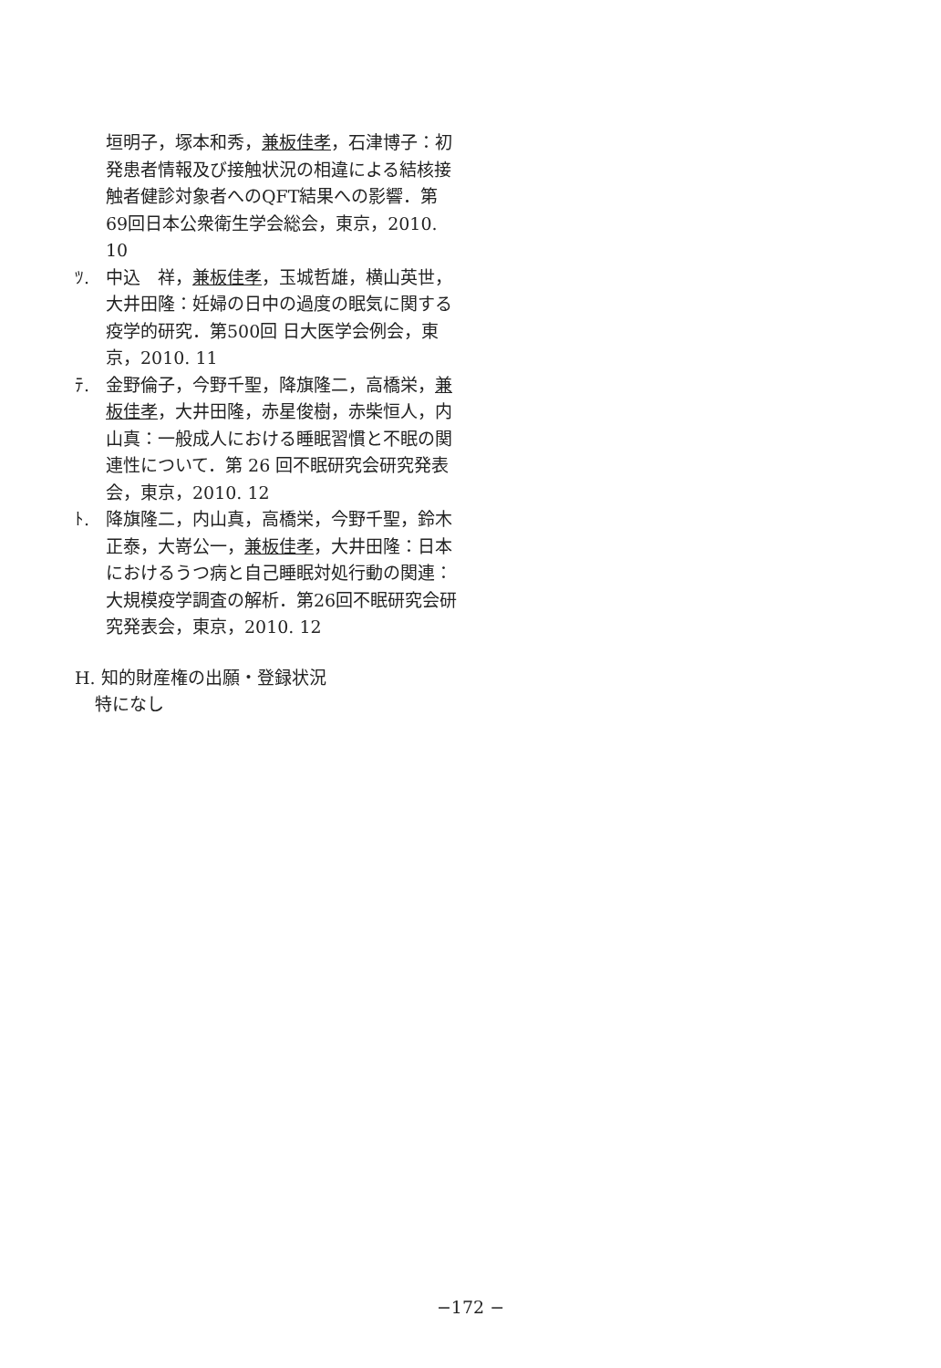垣明子，塚本和秀，兼板佳孝，石津博子：初発患者情報及び接触状況の相違による結核接触者健診対象者へのQFT結果への影響．第69回日本公衆衛生学会総会，東京，2010. 10
ﾂ. 中込　祥，兼板佳孝，玉城哲雄，横山英世，大井田隆：妊婦の日中の過度の眠気に関する疫学的研究．第500回 日大医学会例会，東京，2010. 11
ﾃ. 金野倫子，今野千聖，降旗隆二，高橋栄，兼板佳孝，大井田隆，赤星俊樹，赤柴恒人，内山真：一般成人における睡眠習慣と不眠の関連性について．第 26 回不眠研究会研究発表会，東京，2010. 12
ﾄ. 降旗隆二，内山真，高橋栄，今野千聖，鈴木正泰，大嵜公一，兼板佳孝，大井田隆：日本におけるうつ病と自己睡眠対処行動の関連：大規模疫学調査の解析．第26回不眠研究会研究発表会，東京，2010. 12
H. 知的財産権の出願・登録状況
特になし
−172 −